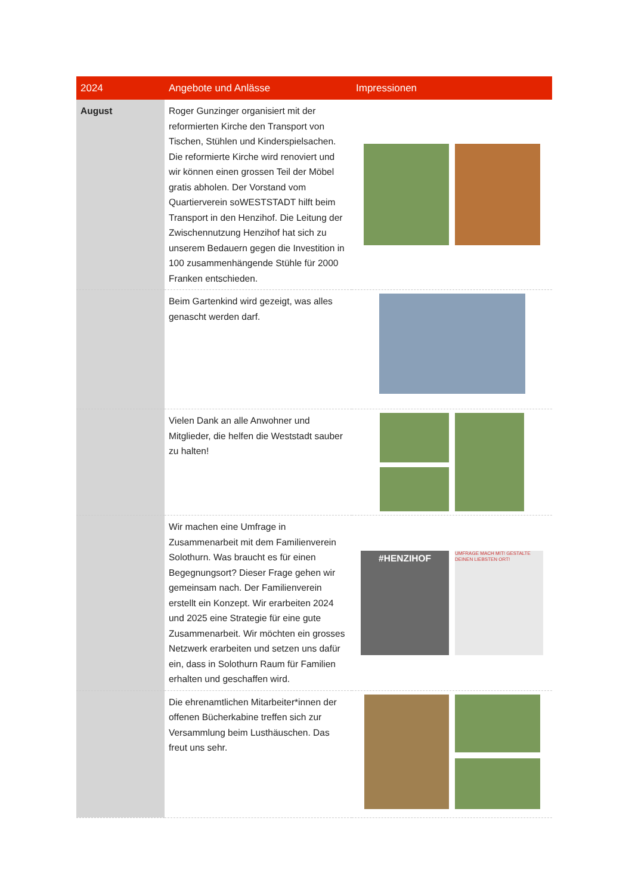| 2024 | Angebote und Anlässe | Impressionen |
| --- | --- | --- |
| August | Roger Gunzinger organisiert mit der reformierten Kirche den Transport von Tischen, Stühlen und Kinderspielsachen. Die reformierte Kirche wird renoviert und wir können einen grossen Teil der Möbel gratis abholen. Der Vorstand vom Quartierverein soWESTSTADT hilft beim Transport in den Henzihof. Die Leitung der Zwischennutzung Henzihof hat sich zu unserem Bedauern gegen die Investition in 100 zusammenhängende Stühle für 2000 Franken entschieden. | |
| | Beim Gartenkind wird gezeigt, was alles genascht werden darf. | |
| | Vielen Dank an alle Anwohner und Mitglieder, die helfen die Weststadt sauber zu halten! | |
| | Wir machen eine Umfrage in Zusammenarbeit mit dem Familienverein Solothurn. Was braucht es für einen Begegnungsort? Dieser Frage gehen wir gemeinsam nach. Der Familienverein erstellt ein Konzept. Wir erarbeiten 2024 und 2025 eine Strategie für eine gute Zusammenarbeit. Wir möchten ein grosses Netzwerk erarbeiten und setzen uns dafür ein, dass in Solothurn Raum für Familien erhalten und geschaffen wird. | #HENZIHOF UMFRAGE MACH MIT! GESTALTE DEINEN LIEBSTEN ORT! |
| | Die ehrenamtlichen Mitarbeiter*innen der offenen Bücherkabine treffen sich zur Versammlung beim Lusthäuschen. Das freut uns sehr. | |